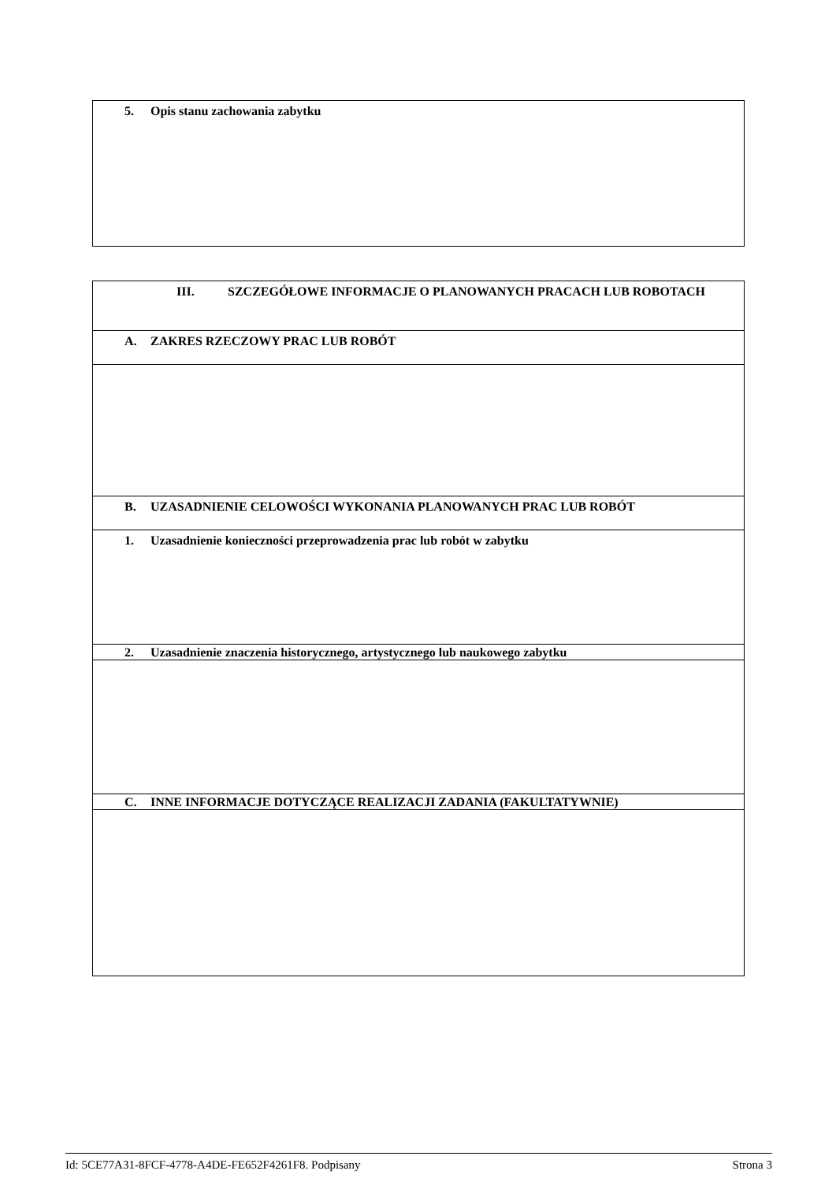| 5. Opis stanu zachowania zabytku |
| III. SZCZEGÓŁOWE INFORMACJE O PLANOWANYCH PRACACH LUB ROBOTACH |
| A. ZAKRES RZECZOWY PRAC LUB ROBÓT |
| B. UZASADNIENIE CELOWOŚCI WYKONANIA PLANOWANYCH PRAC LUB ROBÓT |
| 1. Uzasadnienie konieczności przeprowadzenia prac lub robót w zabytku |
| 2. Uzasadnienie znaczenia historycznego, artystycznego lub naukowego zabytku |
| C. INNE INFORMACJE DOTYCZĄCE REALIZACJI ZADANIA (FAKULTATYWNIE) |
Id: 5CE77A31-8FCF-4778-A4DE-FE652F4261F8. Podpisany Strona 3